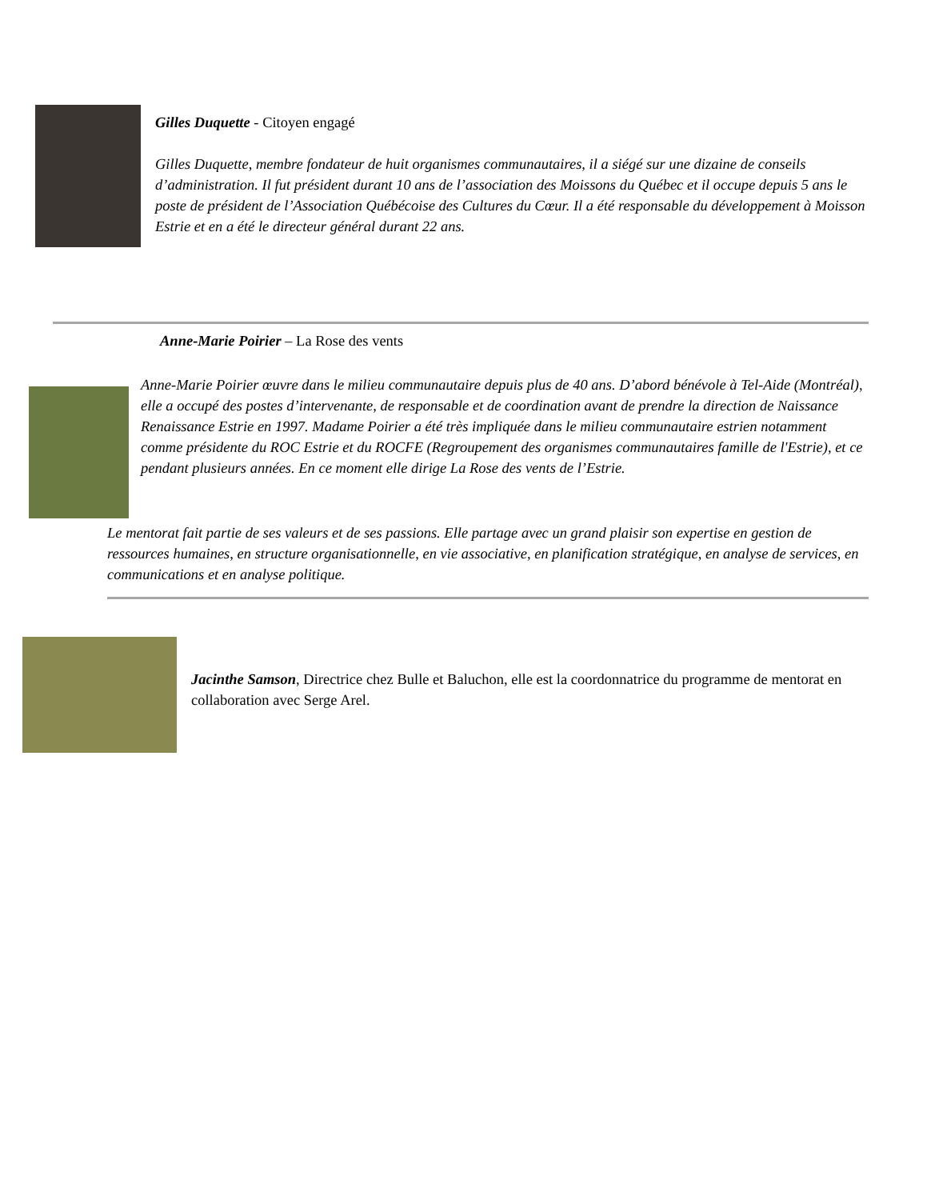Gilles Duquette - Citoyen engagé
Gilles Duquette, membre fondateur de huit organismes communautaires, il a siégé sur une dizaine de conseils d’administration. Il fut président durant 10 ans de l’association des Moissons du Québec et il occupe depuis 5 ans le poste de président de l’Association Québécoise des Cultures du Cœur. Il a été responsable du développement à Moisson Estrie et en a été le directeur général durant 22 ans.
Anne-Marie Poirier – La Rose des vents
Anne-Marie Poirier œuvre dans le milieu communautaire depuis plus de 40 ans. D’abord bénévole à Tel-Aide (Montréal), elle a occupé des postes d’intervenante, de responsable et de coordination avant de prendre la direction de Naissance Renaissance Estrie en 1997. Madame Poirier a été très impliquée dans le milieu communautaire estrien notamment comme présidente du ROC Estrie et du ROCFE (Regroupement des organismes communautaires famille de l'Estrie), et ce pendant plusieurs années. En ce moment elle dirige La Rose des vents de l’Estrie.
Le mentorat fait partie de ses valeurs et de ses passions. Elle partage avec un grand plaisir son expertise en gestion de ressources humaines, en structure organisationnelle, en vie associative, en planification stratégique, en analyse de services, en communications et en analyse politique.
Jacinthe Samson, Directrice chez Bulle et Baluchon, elle est la coordonnatrice du programme de mentorat en collaboration avec Serge Arel.